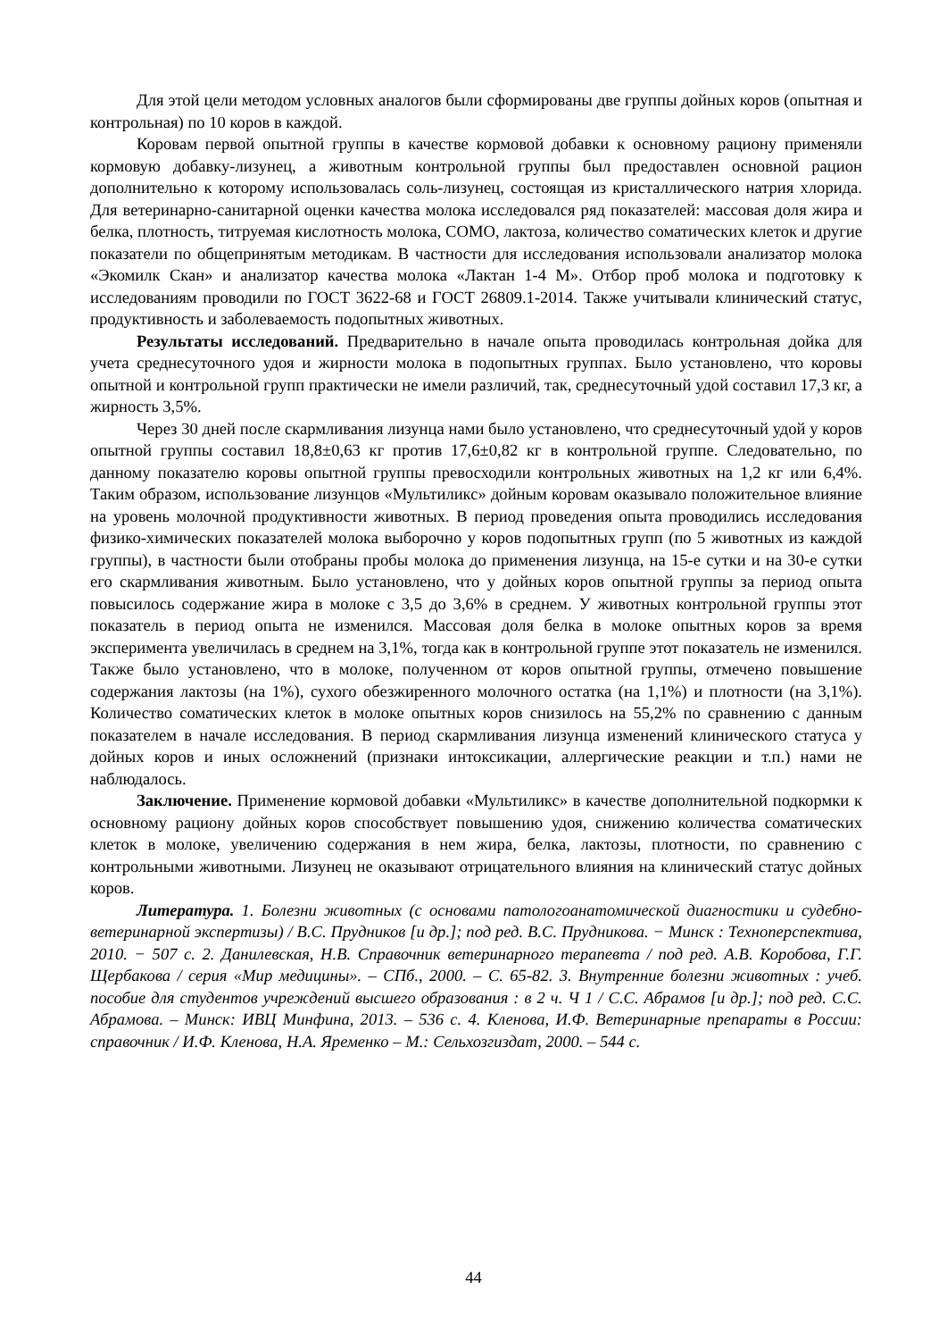Для этой цели методом условных аналогов были сформированы две группы дойных коров (опытная и контрольная) по 10 коров в каждой.
Коровам первой опытной группы в качестве кормовой добавки к основному рациону применяли кормовую добавку-лизунец, а животным контрольной группы был предоставлен основной рацион дополнительно к которому использовалась соль-лизунец, состоящая из кристаллического натрия хлорида. Для ветеринарно-санитарной оценки качества молока исследовался ряд показателей: массовая доля жира и белка, плотность, титруемая кислотность молока, СОМО, лактоза, количество соматических клеток и другие показатели по общепринятым методикам. В частности для исследования использовали анализатор молока «Экомилк Скан» и анализатор качества молока «Лактан 1-4 М». Отбор проб молока и подготовку к исследованиям проводили по ГОСТ 3622-68 и ГОСТ 26809.1-2014. Также учитывали клинический статус, продуктивность и заболеваемость подопытных животных.
Результаты исследований. Предварительно в начале опыта проводилась контрольная дойка для учета среднесуточного удоя и жирности молока в подопытных группах. Было установлено, что коровы опытной и контрольной групп практически не имели различий, так, среднесуточный удой составил 17,3 кг, а жирность 3,5%.
Через 30 дней после скармливания лизунца нами было установлено, что среднесуточный удой у коров опытной группы составил 18,8±0,63 кг против 17,6±0,82 кг в контрольной группе. Следовательно, по данному показателю коровы опытной группы превосходили контрольных животных на 1,2 кг или 6,4%. Таким образом, использование лизунцов «Мультиликс» дойным коровам оказывало положительное влияние на уровень молочной продуктивности животных. В период проведения опыта проводились исследования физико-химических показателей молока выборочно у коров подопытных групп (по 5 животных из каждой группы), в частности были отобраны пробы молока до применения лизунца, на 15-е сутки и на 30-е сутки его скармливания животным. Было установлено, что у дойных коров опытной группы за период опыта повысилось содержание жира в молоке с 3,5 до 3,6% в среднем. У животных контрольной группы этот показатель в период опыта не изменился. Массовая доля белка в молоке опытных коров за время эксперимента увеличилась в среднем на 3,1%, тогда как в контрольной группе этот показатель не изменился. Также было установлено, что в молоке, полученном от коров опытной группы, отмечено повышение содержания лактозы (на 1%), сухого обезжиренного молочного остатка (на 1,1%) и плотности (на 3,1%). Количество соматических клеток в молоке опытных коров снизилось на 55,2% по сравнению с данным показателем в начале исследования. В период скармливания лизунца изменений клинического статуса у дойных коров и иных осложнений (признаки интоксикации, аллергические реакции и т.п.) нами не наблюдалось.
Заключение. Применение кормовой добавки «Мультиликс» в качестве дополнительной подкормки к основному рациону дойных коров способствует повышению удоя, снижению количества соматических клеток в молоке, увеличению содержания в нем жира, белка, лактозы, плотности, по сравнению с контрольными животными. Лизунец не оказывают отрицательного влияния на клинический статус дойных коров.
Литература. 1. Болезни животных (с основами патологоанатомической диагностики и судебно-ветеринарной экспертизы) / В.С. Прудников [и др.]; под ред. В.С. Прудникова. − Минск : Техноперспектива, 2010. − 507 с. 2. Данилевская, Н.В. Справочник ветеринарного терапевта / под ред. А.В. Коробова, Г.Г. Щербакова / серия «Мир медицины». – СПб., 2000. – С. 65-82. 3. Внутренние болезни животных : учеб. пособие для студентов учреждений высшего образования : в 2 ч. Ч 1 / С.С. Абрамов [и др.]; под ред. С.С. Абрамова. – Минск: ИВЦ Минфина, 2013. – 536 с. 4. Кленова, И.Ф. Ветеринарные препараты в России: справочник / И.Ф. Кленова, Н.А. Яременко – М.: Сельхозгиздат, 2000. – 544 с.
44